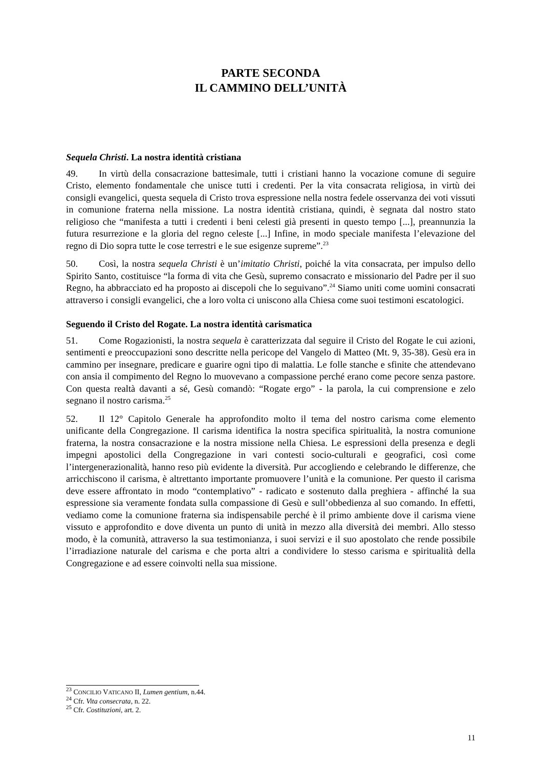PARTE SECONDA
IL CAMMINO DELL’UNITÀ
Sequela Christi. La nostra identità cristiana
49. In virtù della consacrazione battesimale, tutti i cristiani hanno la vocazione comune di seguire Cristo, elemento fondamentale che unisce tutti i credenti. Per la vita consacrata religiosa, in virtù dei consigli evangelici, questa sequela di Cristo trova espressione nella nostra fedele osservanza dei voti vissuti in comunione fraterna nella missione. La nostra identità cristiana, quindi, è segnata dal nostro stato religioso che “manifesta a tutti i credenti i beni celesti già presenti in questo tempo [...], preannunzia la futura resurrezione e la gloria del regno celeste [...] Infine, in modo speciale manifesta l’elevazione del regno di Dio sopra tutte le cose terrestri e le sue esigenze supreme”.<sup>23</sup>
50. Così, la nostra sequela Christi è un’imitatio Christi, poiché la vita consacrata, per impulso dello Spirito Santo, costituisce “la forma di vita che Gesù, supremo consacrato e missionario del Padre per il suo Regno, ha abbracciato ed ha proposto ai discepoli che lo seguivano”.<sup>24</sup> Siamo uniti come uomini consacrati attraverso i consigli evangelici, che a loro volta ci uniscono alla Chiesa come suoi testimoni escatologici.
Seguendo il Cristo del Rogate. La nostra identità carismatica
51. Come Rogazionisti, la nostra sequela è caratterizzata dal seguire il Cristo del Rogate le cui azioni, sentimenti e preoccupazioni sono descritte nella pericope del Vangelo di Matteo (Mt. 9, 35-38). Gesù era in cammino per insegnare, predicare e guarire ogni tipo di malattia. Le folle stanche e sfinite che attendevano con ansia il compimento del Regno lo muovevano a compassione perché erano come pecore senza pastore. Con questa realtà davanti a sé, Gesù comandò: “Rogate ergo” - la parola, la cui comprensione e zelo segnano il nostro carisma.<sup>25</sup>
52. Il 12° Capitolo Generale ha approfondito molto il tema del nostro carisma come elemento unificante della Congregazione. Il carisma identifica la nostra specifica spiritualità, la nostra comunione fraterna, la nostra consacrazione e la nostra missione nella Chiesa. Le espressioni della presenza e degli impegni apostolici della Congregazione in vari contesti socio-culturali e geografici, così come l’intergenerazionalità, hanno reso più evidente la diversità. Pur accogliendo e celebrando le differenze, che arricchiscono il carisma, è altrettanto importante promuovere l’unità e la comunione. Per questo il carisma deve essere affrontato in modo “contemplativo” - radicato e sostenuto dalla preghiera - affinché la sua espressione sia veramente fondata sulla compassione di Gesù e sull’obbedienza al suo comando. In effetti, vediamo come la comunione fraterna sia indispensabile perché è il primo ambiente dove il carisma viene vissuto e approfondito e dove diventa un punto di unità in mezzo alla diversità dei membri. Allo stesso modo, è la comunità, attraverso la sua testimonianza, i suoi servizi e il suo apostolato che rende possibile l’irradiazione naturale del carisma e che porta altri a condividere lo stesso carisma e spiritualità della Congregazione e ad essere coinvolti nella sua missione.
<sup>23</sup> CONCILIO VATICANO II, Lumen gentium, n.44.
<sup>24</sup> Cfr. Vita consecrata, n. 22.
<sup>25</sup> Cfr. Costituzioni, art. 2.
11